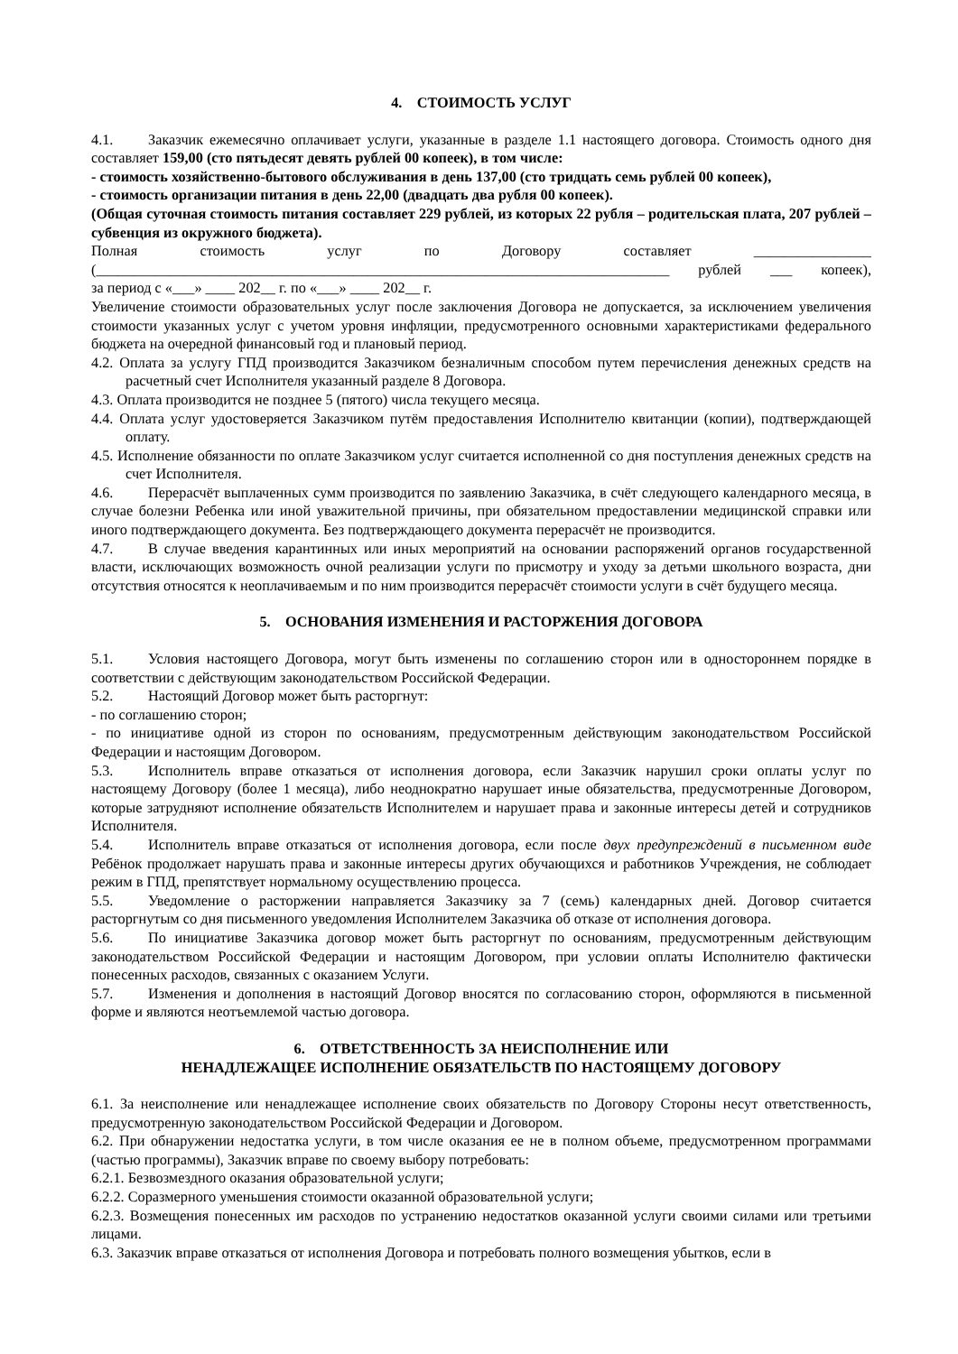4. СТОИМОСТЬ УСЛУГ
4.1. Заказчик ежемесячно оплачивает услуги, указанные в разделе 1.1 настоящего договора. Стоимость одного дня составляет 159,00 (сто пятьдесят девять рублей 00 копеек), в том числе:
- стоимость хозяйственно-бытового обслуживания в день 137,00 (сто тридцать семь рублей 00 копеек),
- стоимость организации питания в день 22,00 (двадцать два рубля 00 копеек).
(Общая суточная стоимость питания составляет 229 рублей, из которых 22 рубля – родительская плата, 207 рублей – субвенция из окружного бюджета).
Полная стоимость услуг по Договору составляет ________________
(______________________________________________________________________________ рублей ___ копеек),
за период с «___» ____ 202__ г. по «___» ____ 202__ г.
Увеличение стоимости образовательных услуг после заключения Договора не допускается, за исключением увеличения стоимости указанных услуг с учетом уровня инфляции, предусмотренного основными характеристиками федерального бюджета на очередной финансовый год и плановый период.
4.2. Оплата за услугу ГПД производится Заказчиком безналичным способом путем перечисления денежных средств на расчетный счет Исполнителя указанный разделе 8 Договора.
4.3. Оплата производится не позднее 5 (пятого) числа текущего месяца.
4.4. Оплата услуг удостоверяется Заказчиком путём предоставления Исполнителю квитанции (копии), подтверждающей оплату.
4.5. Исполнение обязанности по оплате Заказчиком услуг считается исполненной со дня поступления денежных средств на счет Исполнителя.
4.6. Перерасчёт выплаченных сумм производится по заявлению Заказчика, в счёт следующего календарного месяца, в случае болезни Ребенка или иной уважительной причины, при обязательном предоставлении медицинской справки или иного подтверждающего документа. Без подтверждающего документа перерасчёт не производится.
4.7. В случае введения карантинных или иных мероприятий на основании распоряжений органов государственной власти, исключающих возможность очной реализации услуги по присмотру и уходу за детьми школьного возраста, дни отсутствия относятся к неоплачиваемым и по ним производится перерасчёт стоимости услуги в счёт будущего месяца.
5. ОСНОВАНИЯ ИЗМЕНЕНИЯ И РАСТОРЖЕНИЯ ДОГОВОРА
5.1. Условия настоящего Договора, могут быть изменены по соглашению сторон или в одностороннем порядке в соответствии с действующим законодательством Российской Федерации.
5.2. Настоящий Договор может быть расторгнут:
- по соглашению сторон;
- по инициативе одной из сторон по основаниям, предусмотренным действующим законодательством Российской Федерации и настоящим Договором.
5.3. Исполнитель вправе отказаться от исполнения договора, если Заказчик нарушил сроки оплаты услуг по настоящему Договору (более 1 месяца), либо неоднократно нарушает иные обязательства, предусмотренные Договором, которые затрудняют исполнение обязательств Исполнителем и нарушает права и законные интересы детей и сотрудников Исполнителя.
5.4. Исполнитель вправе отказаться от исполнения договора, если после двух предупреждений в письменном виде Ребёнок продолжает нарушать права и законные интересы других обучающихся и работников Учреждения, не соблюдает режим в ГПД, препятствует нормальному осуществлению процесса.
5.5. Уведомление о расторжении направляется Заказчику за 7 (семь) календарных дней. Договор считается расторгнутым со дня письменного уведомления Исполнителем Заказчика об отказе от исполнения договора.
5.6. По инициативе Заказчика договор может быть расторгнут по основаниям, предусмотренным действующим законодательством Российской Федерации и настоящим Договором, при условии оплаты Исполнителю фактически понесенных расходов, связанных с оказанием Услуги.
5.7. Изменения и дополнения в настоящий Договор вносятся по согласованию сторон, оформляются в письменной форме и являются неотъемлемой частью договора.
6. ОТВЕТСТВЕННОСТЬ ЗА НЕИСПОЛНЕНИЕ ИЛИ
НЕНАДЛЕЖАЩЕЕ ИСПОЛНЕНИЕ ОБЯЗАТЕЛЬСТВ ПО НАСТОЯЩЕМУ ДОГОВОРУ
6.1. За неисполнение или ненадлежащее исполнение своих обязательств по Договору Стороны несут ответственность, предусмотренную законодательством Российской Федерации и Договором.
6.2. При обнаружении недостатка услуги, в том числе оказания ее не в полном объеме, предусмотренном программами (частью программы), Заказчик вправе по своему выбору потребовать:
6.2.1. Безвозмездного оказания образовательной услуги;
6.2.2. Соразмерного уменьшения стоимости оказанной образовательной услуги;
6.2.3. Возмещения понесенных им расходов по устранению недостатков оказанной услуги своими силами или третьими лицами.
6.3. Заказчик вправе отказаться от исполнения Договора и потребовать полного возмещения убытков, если в